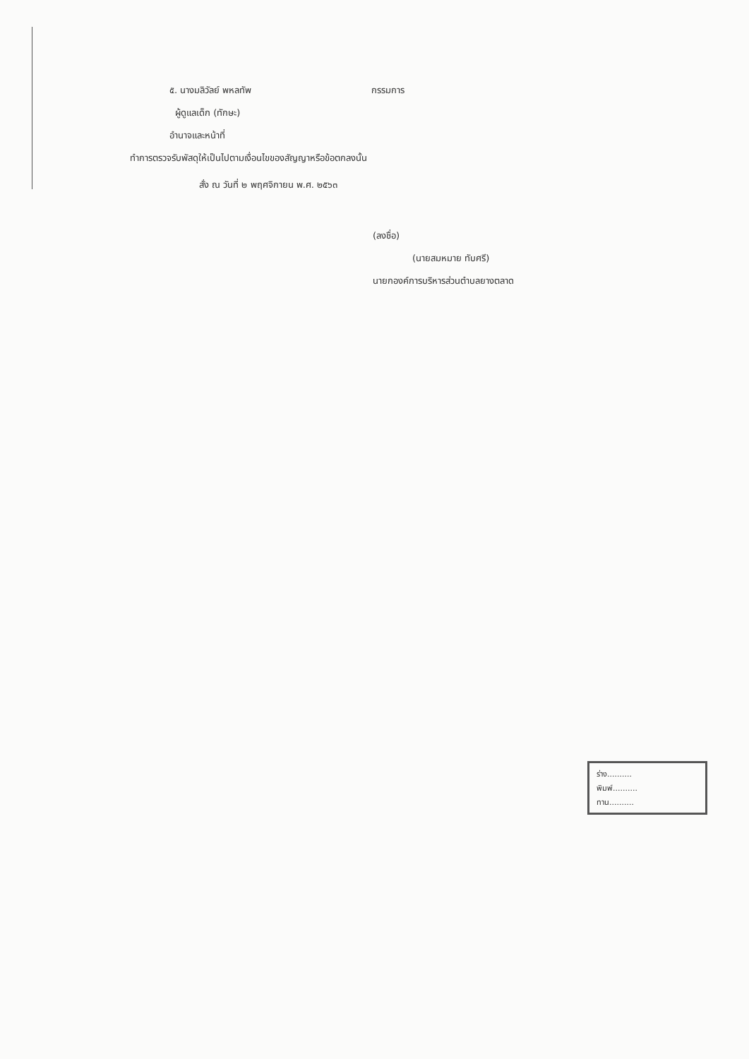๕. นางมลิวัลย์ พหลทัพ กรรมการ
ผู้ดูแลเด็ก (ทักษะ)
อำนาจและหน้าที่
ทำการตรวจรับพัสดุให้เป็นไปตามเงื่อนไขของสัญญาหรือข้อตกลงนั้น
สั่ง ณ วันที่ ๒ พฤศจิกายน พ.ศ. ๒๕๖๓
(ลงชื่อ)
(นายสมหมาย ทับศรี)
นายกองค์การบริหารส่วนตำบลยางตลาด
ร่าง..........
พิมพ์..........
ทาน..........